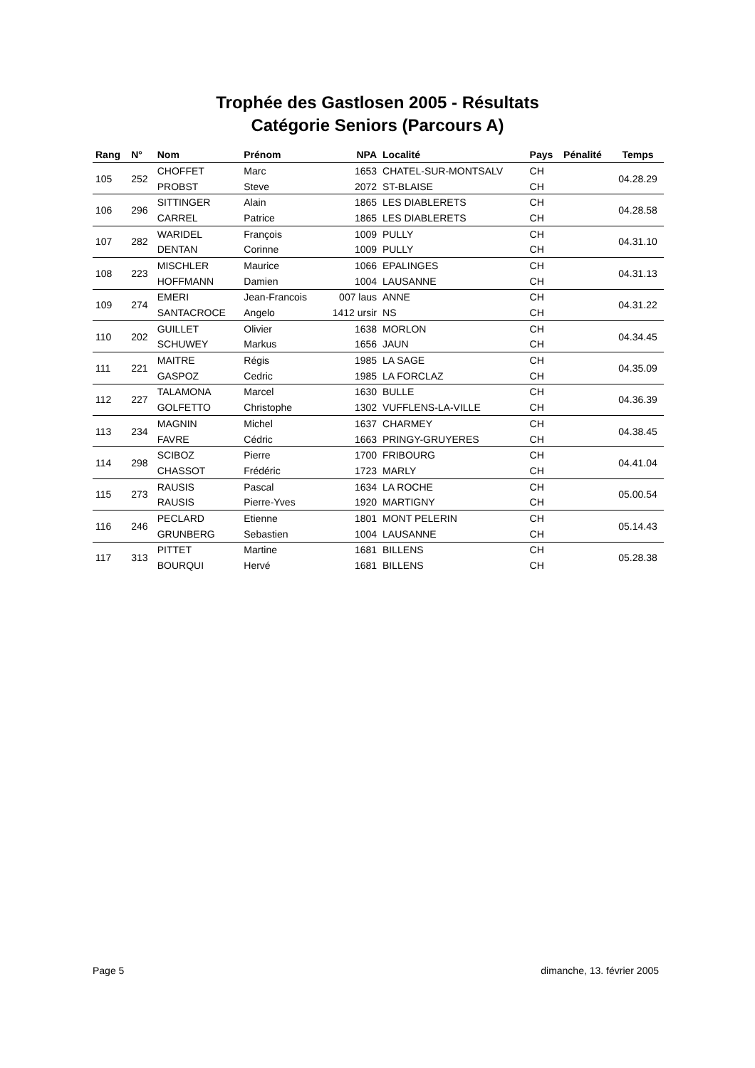Trophée des Gastlosen 2005 - Résultats
Catégorie Seniors (Parcours A)
| Rang | N° | Nom | Prénom | NPA | Localité | Pays | Pénalité | Temps |
| --- | --- | --- | --- | --- | --- | --- | --- | --- |
| 105 | 252 | CHOFFET | Marc | 1653 | CHATEL-SUR-MONTSALV | CH | | 04.28.29 |
| | | PROBST | Steve | 2072 | ST-BLAISE | CH | | |
| 106 | 296 | SITTINGER | Alain | 1865 | LES DIABLERETS | CH | | 04.28.58 |
| | | CARREL | Patrice | 1865 | LES DIABLERETS | CH | | |
| 107 | 282 | WARIDEL | François | 1009 | PULLY | CH | | 04.31.10 |
| | | DENTAN | Corinne | 1009 | PULLY | CH | | |
| 108 | 223 | MISCHLER | Maurice | 1066 | EPALINGES | CH | | 04.31.13 |
| | | HOFFMANN | Damien | 1004 | LAUSANNE | CH | | |
| 109 | 274 | EMERI | Jean-Francois | 007 laus | ANNE | CH | | 04.31.22 |
| | | SANTACROCE | Angelo | 1412 ursir | NS | CH | | |
| 110 | 202 | GUILLET | Olivier | 1638 | MORLON | CH | | 04.34.45 |
| | | SCHUWEY | Markus | 1656 | JAUN | CH | | |
| 111 | 221 | MAITRE | Régis | 1985 | LA SAGE | CH | | 04.35.09 |
| | | GASPOZ | Cedric | 1985 | LA FORCLAZ | CH | | |
| 112 | 227 | TALAMONA | Marcel | 1630 | BULLE | CH | | 04.36.39 |
| | | GOLFETTO | Christophe | 1302 | VUFFLENS-LA-VILLE | CH | | |
| 113 | 234 | MAGNIN | Michel | 1637 | CHARMEY | CH | | 04.38.45 |
| | | FAVRE | Cédric | 1663 | PRINGY-GRUYERES | CH | | |
| 114 | 298 | SCIBOZ | Pierre | 1700 | FRIBOURG | CH | | 04.41.04 |
| | | CHASSOT | Frédéric | 1723 | MARLY | CH | | |
| 115 | 273 | RAUSIS | Pascal | 1634 | LA ROCHE | CH | | 05.00.54 |
| | | RAUSIS | Pierre-Yves | 1920 | MARTIGNY | CH | | |
| 116 | 246 | PECLARD | Etienne | 1801 | MONT PELERIN | CH | | 05.14.43 |
| | | GRUNBERG | Sebastien | 1004 | LAUSANNE | CH | | |
| 117 | 313 | PITTET | Martine | 1681 | BILLENS | CH | | 05.28.38 |
| | | BOURQUI | Hervé | 1681 | BILLENS | CH | | |
Page 5 dimanche, 13. février 2005